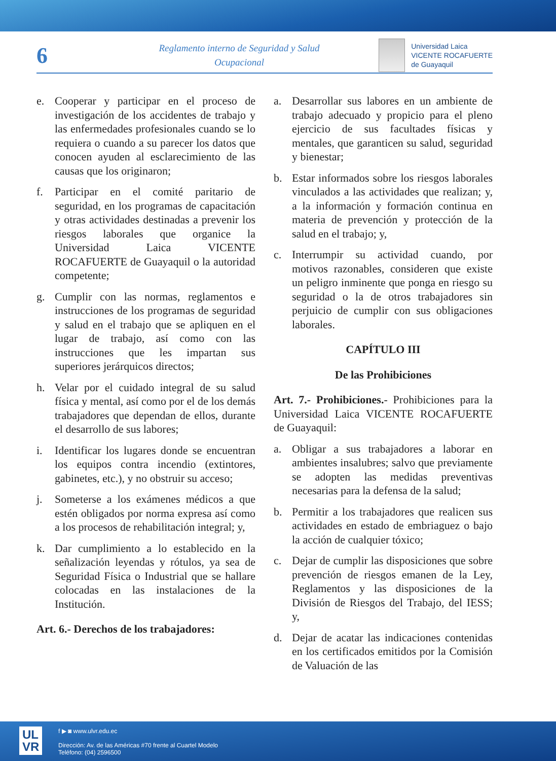6
Reglamento interno de Seguridad y Salud
Ocupacional
Universidad Laica
VICENTE ROCAFUERTE
de Guayaquil
e. Cooperar y participar en el proceso de investigación de los accidentes de trabajo y las enfermedades profesionales cuando se lo requiera o cuando a su parecer los datos que conocen ayuden al esclarecimiento de las causas que los originaron;
f. Participar en el comité paritario de seguridad, en los programas de capacitación y otras actividades destinadas a prevenir los riesgos laborales que organice la Universidad Laica VICENTE ROCAFUERTE de Guayaquil o la autoridad competente;
g. Cumplir con las normas, reglamentos e instrucciones de los programas de seguridad y salud en el trabajo que se apliquen en el lugar de trabajo, así como con las instrucciones que les impartan sus superiores jerárquicos directos;
h. Velar por el cuidado integral de su salud física y mental, así como por el de los demás trabajadores que dependan de ellos, durante el desarrollo de sus labores;
i. Identificar los lugares donde se encuentran los equipos contra incendio (extintores, gabinetes, etc.), y no obstruir su acceso;
j. Someterse a los exámenes médicos a que estén obligados por norma expresa así como a los procesos de rehabilitación integral; y,
k. Dar cumplimiento a lo establecido en la señalización leyendas y rótulos, ya sea de Seguridad Física o Industrial que se hallare colocadas en las instalaciones de la Institución.
Art. 6.- Derechos de los trabajadores:
a. Desarrollar sus labores en un ambiente de trabajo adecuado y propicio para el pleno ejercicio de sus facultades físicas y mentales, que garanticen su salud, seguridad y bienestar;
b. Estar informados sobre los riesgos laborales vinculados a las actividades que realizan; y, a la información y formación continua en materia de prevención y protección de la salud en el trabajo; y,
c. Interrumpir su actividad cuando, por motivos razonables, consideren que existe un peligro inminente que ponga en riesgo su seguridad o la de otros trabajadores sin perjuicio de cumplir con sus obligaciones laborales.
CAPÍTULO III
De las Prohibiciones
Art. 7.- Prohibiciones.- Prohibiciones para la Universidad Laica VICENTE ROCAFUERTE de Guayaquil:
a. Obligar a sus trabajadores a laborar en ambientes insalubres; salvo que previamente se adopten las medidas preventivas necesarias para la defensa de la salud;
b. Permitir a los trabajadores que realicen sus actividades en estado de embriaguez o bajo la acción de cualquier tóxico;
c. Dejar de cumplir las disposiciones que sobre prevención de riesgos emanen de la Ley, Reglamentos y las disposiciones de la División de Riesgos del Trabajo, del IESS; y,
d. Dejar de acatar las indicaciones contenidas en los certificados emitidos por la Comisión de Valuación de las
UL
VR
f ▶ ◙ www.ulvr.edu.ec
Dirección: Av. de las Américas #70 frente al Cuartel Modelo
Teléfono: (04) 2596500